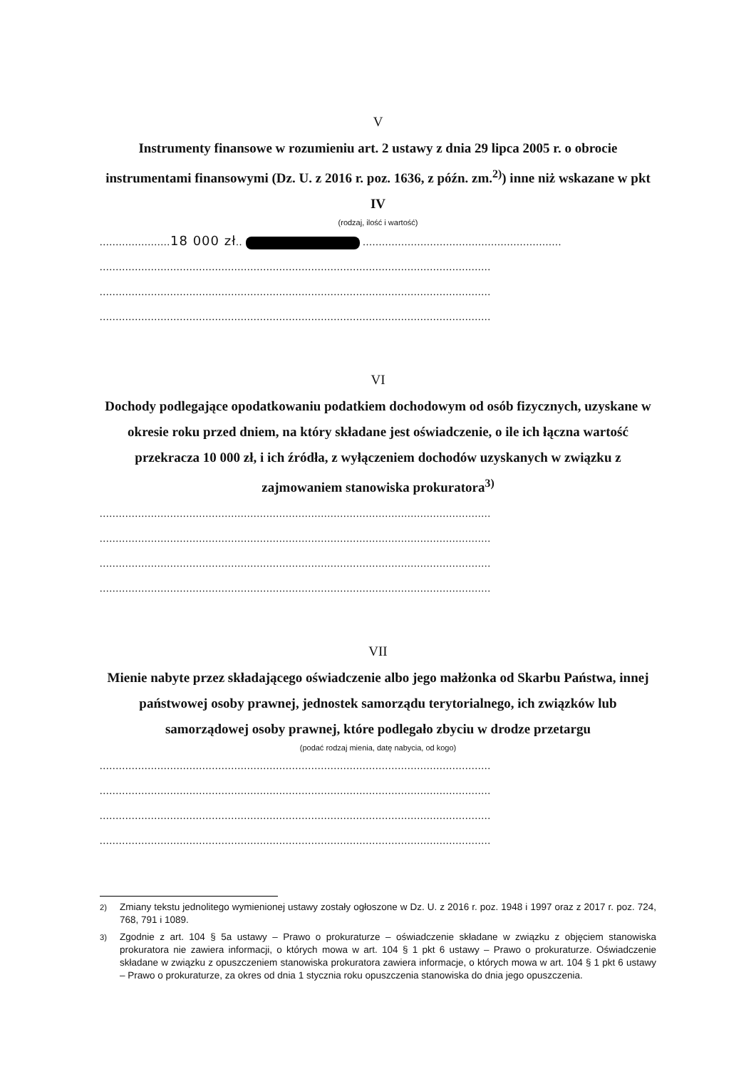V
Instrumenty finansowe w rozumieniu art. 2 ustawy z dnia 29 lipca 2005 r. o obrocie instrumentami finansowymi (Dz. U. z 2016 r. poz. 1636, z późn. zm.<sup>2)</sup>) inne niż wskazane w pkt IV
(rodzaj, ilość i wartość)
......................18 000 zł.. ..............................................................
..........................................................................................................................
..........................................................................................................................
..........................................................................................................................
VI
Dochody podlegające opodatkowaniu podatkiem dochodowym od osób fizycznych, uzyskane w okresie roku przed dniem, na który składane jest oświadczenie, o ile ich łączna wartość przekracza 10 000 zł, i ich źródła, z wyłączeniem dochodów uzyskanych w związku z zajmowaniem stanowiska prokuratora<sup>3)</sup>
..........................................................................................................................
..........................................................................................................................
..........................................................................................................................
..........................................................................................................................
VII
Mienie nabyte przez składającego oświadczenie albo jego małżonka od Skarbu Państwa, innej państwowej osoby prawnej, jednostek samorządu terytorialnego, ich związków lub samorządowej osoby prawnej, które podlegało zbyciu w drodze przetargu
(podać rodzaj mienia, datę nabycia, od kogo)
..........................................................................................................................
..........................................................................................................................
..........................................................................................................................
..........................................................................................................................
<sup>2)</sup> Zmiany tekstu jednolitego wymienionej ustawy zostały ogłoszone w Dz. U. z 2016 r. poz. 1948 i 1997 oraz z 2017 r. poz. 724, 768, 791 i 1089.
<sup>3)</sup> Zgodnie z art. 104 § 5a ustawy – Prawo o prokuraturze – oświadczenie składane w związku z objęciem stanowiska prokuratora nie zawiera informacji, o których mowa w art. 104 § 1 pkt 6 ustawy – Prawo o prokuraturze. Oświadczenie składane w związku z opuszczeniem stanowiska prokuratora zawiera informacje, o których mowa w art. 104 § 1 pkt 6 ustawy – Prawo o prokuraturze, za okres od dnia 1 stycznia roku opuszczenia stanowiska do dnia jego opuszczenia.